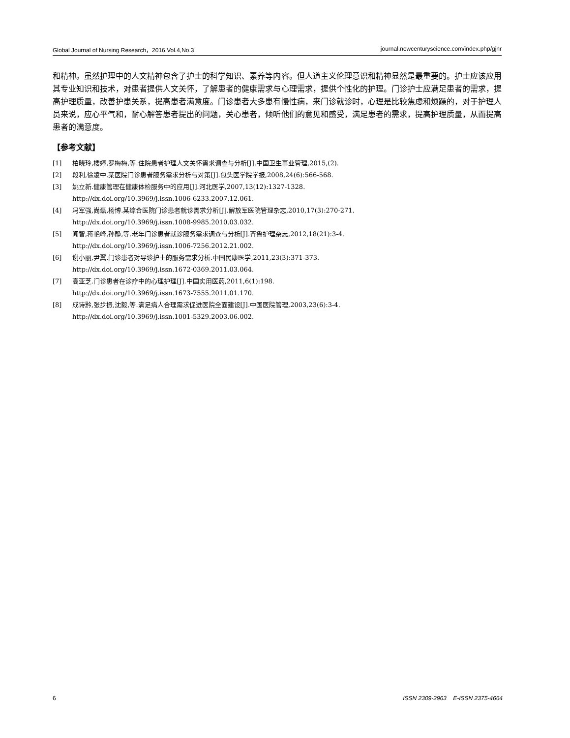Global Journal of Nursing Research，2016,Vol.4,No.3 journal.newcenturyscience.com/index.php/gjnr
和精神。虽然护理中的人文精神包含了护士的科学知识、素养等内容。但人道主义伦理意识和精神显然是最重要的。护士应该应用其专业知识和技术，对患者提供人文关怀，了解患者的健康需求与心理需求，提供个性化的护理。门诊护士应满足患者的需求，提高护理质量，改善护患关系，提高患者满意度。门诊患者大多患有慢性病，来门诊就诊时，心理是比较焦虑和烦躁的，对于护理人员来说，应心平气和，耐心解答患者提出的问题，关心患者，倾听他们的意见和感受，满足患者的需求，提高护理质量，从而提高患者的满意度。
【参考文献】
[1] 柏晓玲,楼婷,罗梅梅,等.住院患者护理人文关怀需求调查与分析[J].中国卫生事业管理,2015,(2).
[2] 段利,徐凌中.某医院门诊患者服务需求分析与对策[J].包头医学院学报,2008,24(6):566-568.
[3] 姚立新.健康管理在健康体检服务中的应用[J].河北医学,2007,13(12):1327-1328.
http://dx.doi.org/10.3969/j.issn.1006-6233.2007.12.061.
[4] 冯军强,尚磊,杨博.某综合医院门诊患者就诊需求分析[J].解放军医院管理杂志,2010,17(3):270-271.
http://dx.doi.org/10.3969/j.issn.1008-9985.2010.03.032.
[5] 闻智,蒋艳峰,孙静,等.老年门诊患者就诊服务需求调查与分析[J].齐鲁护理杂志,2012,18(21):3-4.
http://dx.doi.org/10.3969/j.issn.1006-7256.2012.21.002.
[6] 谢小丽,尹翼.门诊患者对导诊护士的服务需求分析.中国民康医学,2011,23(3):371-373.
http://dx.doi.org/10.3969/j.issn.1672-0369.2011.03.064.
[7] 高亚芝.门诊患者在诊疗中的心理护理[J].中国实用医药,2011,6(1):198.
http://dx.doi.org/10.3969/j.issn.1673-7555.2011.01.170.
[8] 成诗黔,张步振,沈毅,等.满足病人合理需求促进医院全面建设[J].中国医院管理,2003,23(6):3-4.
http://dx.doi.org/10.3969/j.issn.1001-5329.2003.06.002.
6 ISSN 2309-2963 E-ISSN 2375-4664